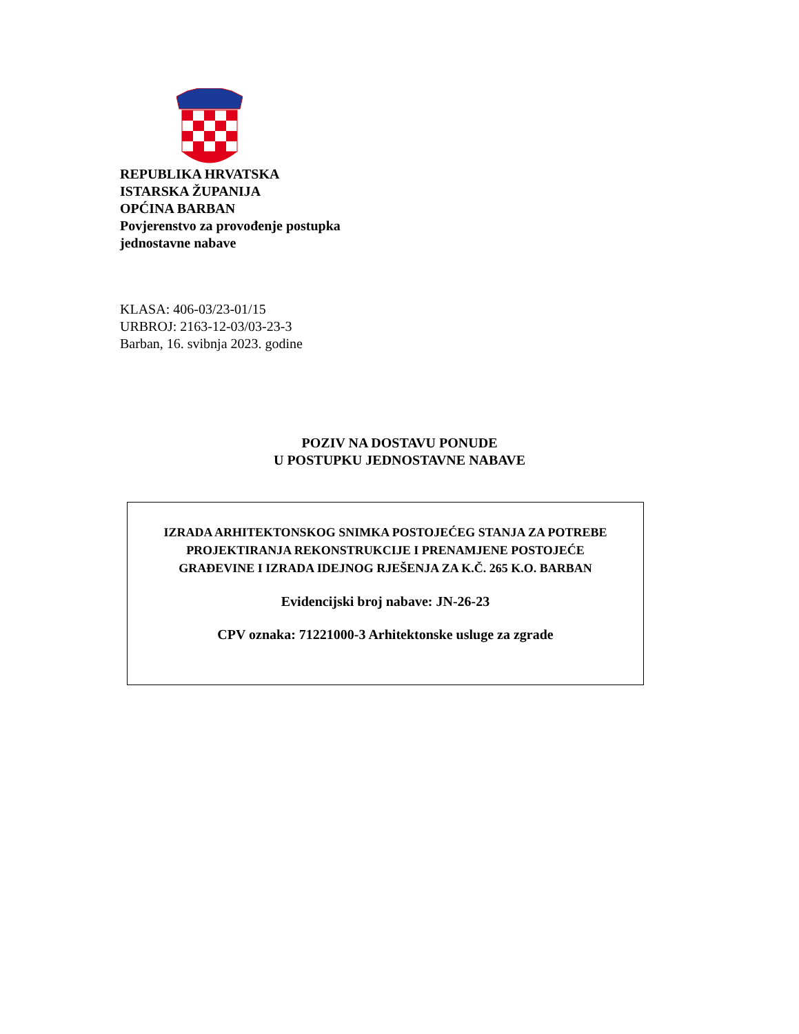REPUBLIKA HRVATSKA
ISTARSKA ŽUPANIJA
OPĆINA BARBAN
Povjerenstvo za provođenje postupka
jednostavne nabave
KLASA: 406-03/23-01/15
URBROJ: 2163-12-03/03-23-3
Barban, 16. svibnja 2023. godine
POZIV NA DOSTAVU PONUDE
U POSTUPKU JEDNOSTAVNE NABAVE
IZRADA ARHITEKTONSKOG SNIMKA POSTOJEĆEG STANJA ZA POTREBE
PROJEKTIRANJA REKONSTRUKCIJE I PRENAMJENE POSTOJEĆE
GRAĐEVINE I IZRADA IDEJNOG RJEŠENJA ZA K.Č. 265 K.O. BARBAN
Evidencijski broj nabave: JN-26-23
CPV oznaka: 71221000-3 Arhitektonske usluge za zgrade